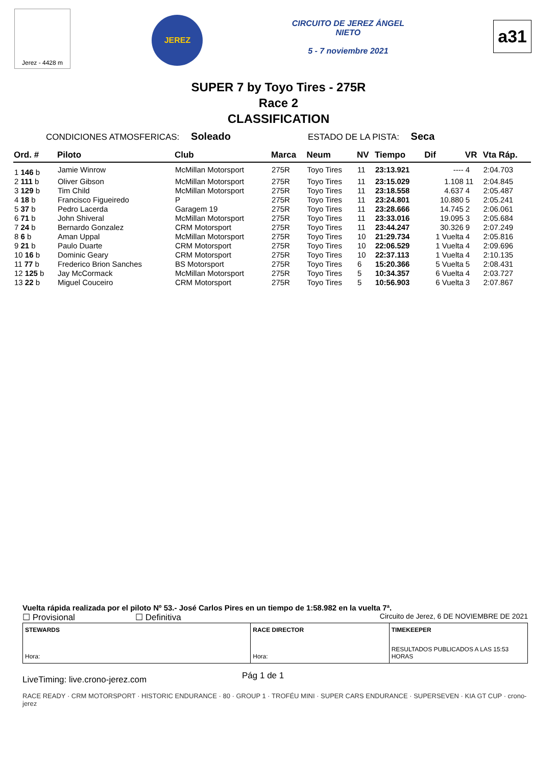Jerez - 4428 m
JEREZ
CIRCUITO DE JEREZ ÁNGEL NIETO
5 - 7 noviembre 2021
a31
SUPER 7 by Toyo Tires - 275R
Race 2
CLASSIFICATION
CONDICIONES ATMOSFERICAS: Soleado ESTADO DE LA PISTA: Seca
| Ord. # | Piloto | Club | Marca | Neum | NV | Tiempo | Dif | VR | Vta Ráp. |
| --- | --- | --- | --- | --- | --- | --- | --- | --- | --- |
| 1 146 b | Jamie Winrow | McMillan Motorsport | 275R | Toyo Tires | 11 | 23:13.921 | ---- | 4 | 2:04.703 |
| 2 111 b | Oliver Gibson | McMillan Motorsport | 275R | Toyo Tires | 11 | 23:15.029 | 1.108 | 11 | 2:04.845 |
| 3 129 b | Tim Child | McMillan Motorsport | 275R | Toyo Tires | 11 | 23:18.558 | 4.637 | 4 | 2:05.487 |
| 4 18 b | Francisco Figueiredo | P | 275R | Toyo Tires | 11 | 23:24.801 | 10.880 | 5 | 2:05.241 |
| 5 37 b | Pedro Lacerda | Garagem 19 | 275R | Toyo Tires | 11 | 23:28.666 | 14.745 | 2 | 2:06.061 |
| 6 71 b | John Shiveral | McMillan Motorsport | 275R | Toyo Tires | 11 | 23:33.016 | 19.095 | 3 | 2:05.684 |
| 7 24 b | Bernardo Gonzalez | CRM Motorsport | 275R | Toyo Tires | 11 | 23:44.247 | 30.326 | 9 | 2:07.249 |
| 8 6 b | Aman Uppal | McMillan Motorsport | 275R | Toyo Tires | 10 | 21:29.734 | 1 Vuelta | 4 | 2:05.816 |
| 9 21 b | Paulo Duarte | CRM Motorsport | 275R | Toyo Tires | 10 | 22:06.529 | 1 Vuelta | 4 | 2:09.696 |
| 10 16 b | Dominic Geary | CRM Motorsport | 275R | Toyo Tires | 10 | 22:37.113 | 1 Vuelta | 4 | 2:10.135 |
| 11 77 b | Frederico Brion Sanches | BS Motorsport | 275R | Toyo Tires | 6 | 15:20.366 | 5 Vuelta | 5 | 2:08.431 |
| 12 125 b | Jay McCormack | McMillan Motorsport | 275R | Toyo Tires | 5 | 10:34.357 | 6 Vuelta | 4 | 2:03.727 |
| 13 22 b | Miguel Couceiro | CRM Motorsport | 275R | Toyo Tires | 5 | 10:56.903 | 6 Vuelta | 3 | 2:07.867 |
Vuelta rápida realizada por el piloto Nº 53.- José Carlos Pires en un tiempo de 1:58.982 en la vuelta 7ª.
☐ Provisional ☐ Definitiva Circuito de Jerez, 6 DE NOVIEMBRE DE 2021
STEWARDS
Hora:
RACE DIRECTOR
Hora:
TIMEKEEPER
RESULTADOS PUBLICADOS A LAS 15:53 HORAS
LiveTiming: live.crono-jerez.com Pág 1 de 1
RACE READY · CRM MOTORSPORT · HISTORIC ENDURANCE · 80 · GROUP 1 · TROFÉU MINI · SUPER CARS ENDURANCE · SUPERSEVEN · KIA GT CUP · crono-jerez